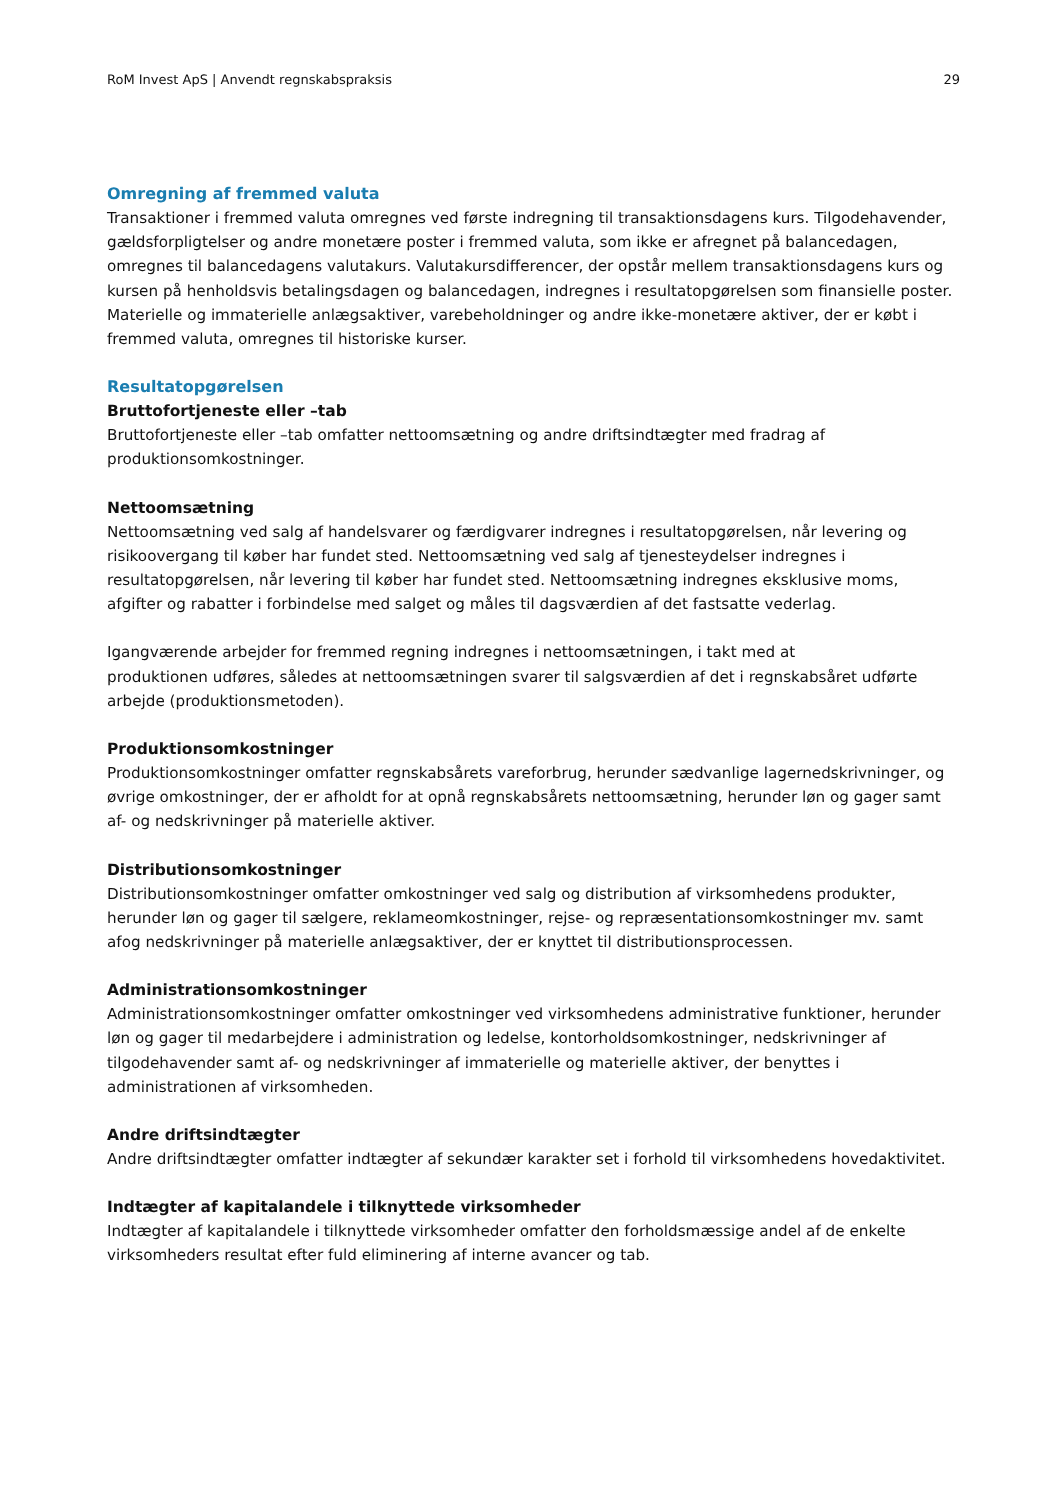RoM Invest ApS | Anvendt regnskabspraksis 29
Omregning af fremmed valuta
Transaktioner i fremmed valuta omregnes ved første indregning til transaktionsdagens kurs. Tilgodehavender, gældsforpligtelser og andre monetære poster i fremmed valuta, som ikke er afregnet på balancedagen, omregnes til balancedagens valutakurs. Valutakursdifferencer, der opstår mellem transaktionsdagens kurs og kursen på henholdsvis betalingsdagen og balancedagen, indregnes i resultatopgørelsen som finansielle poster. Materielle og immaterielle anlægsaktiver, varebeholdninger og andre ikke-monetære aktiver, der er købt i fremmed valuta, omregnes til historiske kurser.
Resultatopgørelsen
Bruttofortjeneste eller –tab
Bruttofortjeneste eller –tab omfatter nettoomsætning og andre driftsindtægter med fradrag af produktionsomkostninger.
Nettoomsætning
Nettoomsætning ved salg af handelsvarer og færdigvarer indregnes i resultatopgørelsen, når levering og risikoovergang til køber har fundet sted. Nettoomsætning ved salg af tjenesteydelser indregnes i resultatopgørelsen, når levering til køber har fundet sted. Nettoomsætning indregnes eksklusive moms, afgifter og rabatter i forbindelse med salget og måles til dagsværdien af det fastsatte vederlag.
Igangværende arbejder for fremmed regning indregnes i nettoomsætningen, i takt med at
produktionen udføres, således at nettoomsætningen svarer til salgsværdien af det i regnskabsåret udførte arbejde (produktionsmetoden).
Produktionsomkostninger
Produktionsomkostninger omfatter regnskabsårets vareforbrug, herunder sædvanlige lagernedskrivninger, og øvrige omkostninger, der er afholdt for at opnå regnskabsårets nettoomsætning, herunder løn og gager samt af- og nedskrivninger på materielle aktiver.
Distributionsomkostninger
Distributionsomkostninger omfatter omkostninger ved salg og distribution af virksomhedens produkter, herunder løn og gager til sælgere, reklameomkostninger, rejse- og repræsentationsomkostninger mv. samt afog nedskrivninger på materielle anlægsaktiver, der er knyttet til distributionsprocessen.
Administrationsomkostninger
Administrationsomkostninger omfatter omkostninger ved virksomhedens administrative funktioner, herunder løn og gager til medarbejdere i administration og ledelse, kontorholdsomkostninger, nedskrivninger af tilgodehavender samt af- og nedskrivninger af immaterielle og materielle aktiver, der benyttes i administrationen af virksomheden.
Andre driftsindtægter
Andre driftsindtægter omfatter indtægter af sekundær karakter set i forhold til virksomhedens hovedaktivitet.
Indtægter af kapitalandele i tilknyttede virksomheder
Indtægter af kapitalandele i tilknyttede virksomheder omfatter den forholdsmæssige andel af de enkelte virksomheders resultat efter fuld eliminering af interne avancer og tab.